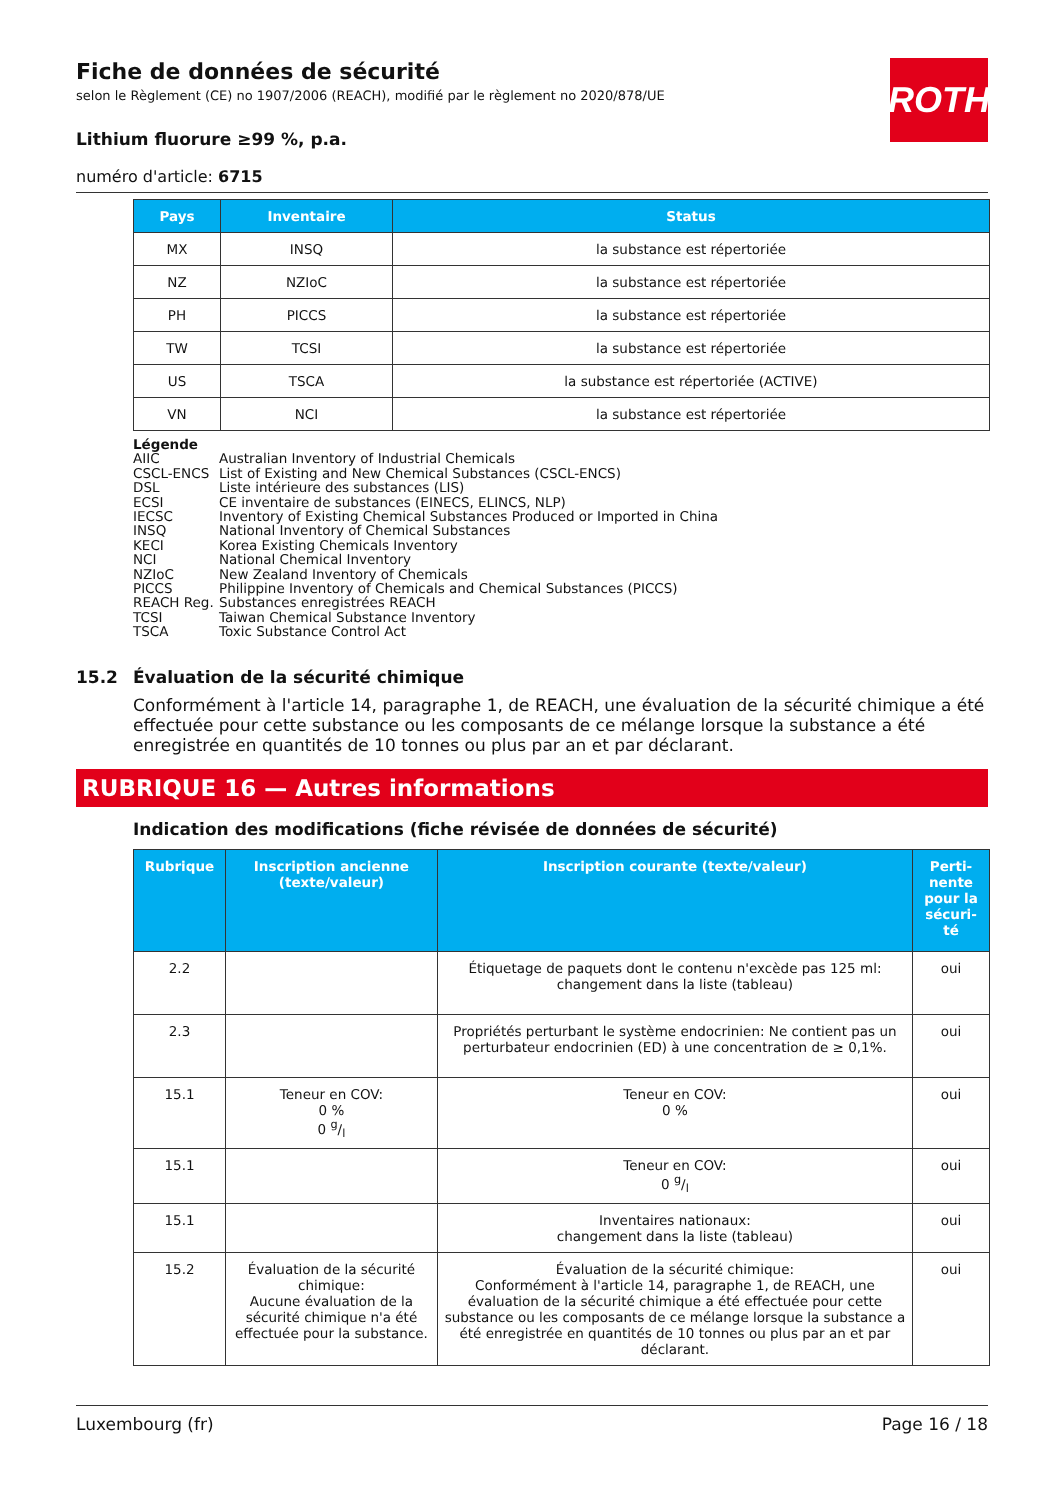Fiche de données de sécurité
selon le Règlement (CE) no 1907/2006 (REACH), modifié par le règlement no 2020/878/UE
ROTH
Lithium fluorure ≥99 %, p.a.
numéro d'article: 6715
| Pays | Inventaire | Status |
| --- | --- | --- |
| MX | INSQ | la substance est répertoriée |
| NZ | NZIoC | la substance est répertoriée |
| PH | PICCS | la substance est répertoriée |
| TW | TCSI | la substance est répertoriée |
| US | TSCA | la substance est répertoriée (ACTIVE) |
| VN | NCI | la substance est répertoriée |
Légende
AIIC Australian Inventory of Industrial Chemicals
CSCL-ENCS List of Existing and New Chemical Substances (CSCL-ENCS)
DSL Liste intérieure des substances (LIS)
ECSI CE inventaire de substances (EINECS, ELINCS, NLP)
IECSC Inventory of Existing Chemical Substances Produced or Imported in China
INSQ National Inventory of Chemical Substances
KECI Korea Existing Chemicals Inventory
NCI National Chemical Inventory
NZIoC New Zealand Inventory of Chemicals
PICCS Philippine Inventory of Chemicals and Chemical Substances (PICCS)
REACH Reg. Substances enregistrées REACH
TCSI Taiwan Chemical Substance Inventory
TSCA Toxic Substance Control Act
15.2 Évaluation de la sécurité chimique
Conformément à l'article 14, paragraphe 1, de REACH, une évaluation de la sécurité chimique a été effectuée pour cette substance ou les composants de ce mélange lorsque la substance a été enregistrée en quantités de 10 tonnes ou plus par an et par déclarant.
RUBRIQUE 16 — Autres informations
Indication des modifications (fiche révisée de données de sécurité)
| Rubrique | Inscription ancienne (texte/valeur) | Inscription courante (texte/valeur) | Perti-nente pour la sécuri-té |
| --- | --- | --- | --- |
| 2.2 | | Étiquetage de paquets dont le contenu n'excède pas 125 ml: changement dans la liste (tableau) | oui |
| 2.3 | | Propriétés perturbant le système endocrinien: Ne contient pas un perturbateur endocrinien (ED) à une concentration de ≥ 0,1%. | oui |
| 15.1 | Teneur en COV: 0 % 0 g/l | Teneur en COV: 0 % | oui |
| 15.1 | | Teneur en COV: 0 g/l | oui |
| 15.1 | | Inventaires nationaux: changement dans la liste (tableau) | oui |
| 15.2 | Évaluation de la sécurité chimique: Aucune évaluation de la sécurité chimique n'a été effectuée pour la substance. | Évaluation de la sécurité chimique: Conformément à l'article 14, paragraphe 1, de REACH, une évaluation de la sécurité chimique a été effectuée pour cette substance ou les composants de ce mélange lorsque la substance a été enregistrée en quantités de 10 tonnes ou plus par an et par déclarant. | oui |
Luxembourg (fr) Page 16 / 18